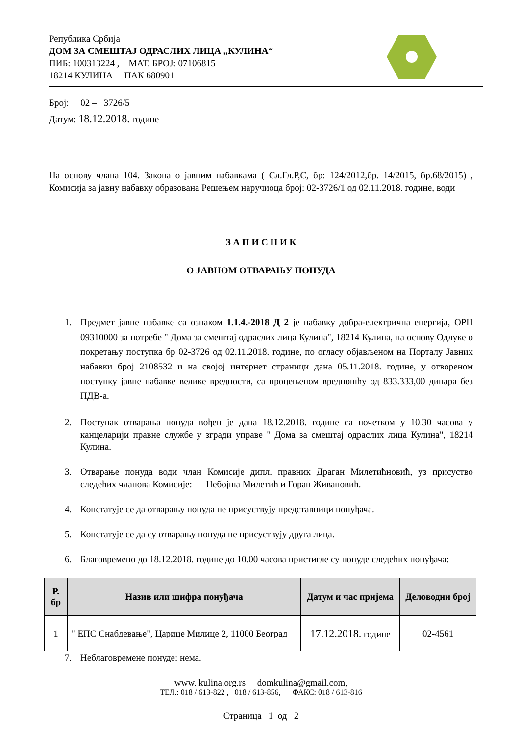Република Србија
ДОМ ЗА СМЕШТАЈ ОДРАСЛИХ ЛИЦА „КУЛИНА“
ПИБ: 100313224 , МАТ. БРОЈ: 07106815
18214 КУЛИНА ПАК 680901
Број: 02 – 3726/5
Датум: 18.12.2018. године
На основу члана 104. Закона о јавним набавкама ( Сл.Гл.Р,С, бр: 124/2012,бр. 14/2015, бр.68/2015) , Комисија за јавну набавку образована Решењем наручиоца број: 02-3726/1 од 02.11.2018. године, води
З А П И С Н И К
О ЈАВНОМ ОТВАРАЊУ ПОНУДА
1. Предмет јавне набавке са ознаком 1.1.4.-2018 Д 2 је набавку добра-електрична енергија, ОРН 09310000 за потребе " Дома за смештај одраслих лица Кулина", 18214 Кулина, на основу Одлуке о покретању поступка бр 02-3726 од 02.11.2018. године, по огласу објављеном на Порталу Јавних набавки број 2108532 и на својој интернет страници дана 05.11.2018. године, у отвореном поступку јавне набавке велике вредности, са процењеном вредношћу од 833.333,00 динара без ПДВ-а.
2. Поступак отварања понуда вођен је дана 18.12.2018. године са почетком у 10.30 часова у канцеларији правне службе у згради управе " Дома за смештај одраслих лица Кулина", 18214 Кулина.
3. Отварање понуда води члан Комисије дипл. правник Драган Милетићновић, уз присуство следећих чланова Комисије: Небојша Милетић и Горан Живановић.
4. Констатује се да отварању понуда не присуствују представници понуђача.
5. Констатује се да су отварању понуда не присуствују друга лица.
6. Благовремено до 18.12.2018. године до 10.00 часова пристигле су понуде следећих понуђача:
| Р. бр | Назив или шифра понуђача | Датум и час пријема | Деловодни број |
| --- | --- | --- | --- |
| 1 | " ЕПС Снабдевање", Царице Милице 2, 11000 Београд | 17.12.2018. године | 02-4561 |
7. Неблаговремене понуде: нема.
www. kulina.org.rs domkulina@gmail.com,
ТЕЛ.: 018 / 613-822 , 018 / 613-856, ФАКС: 018 / 613-816
Страница 1 од 2